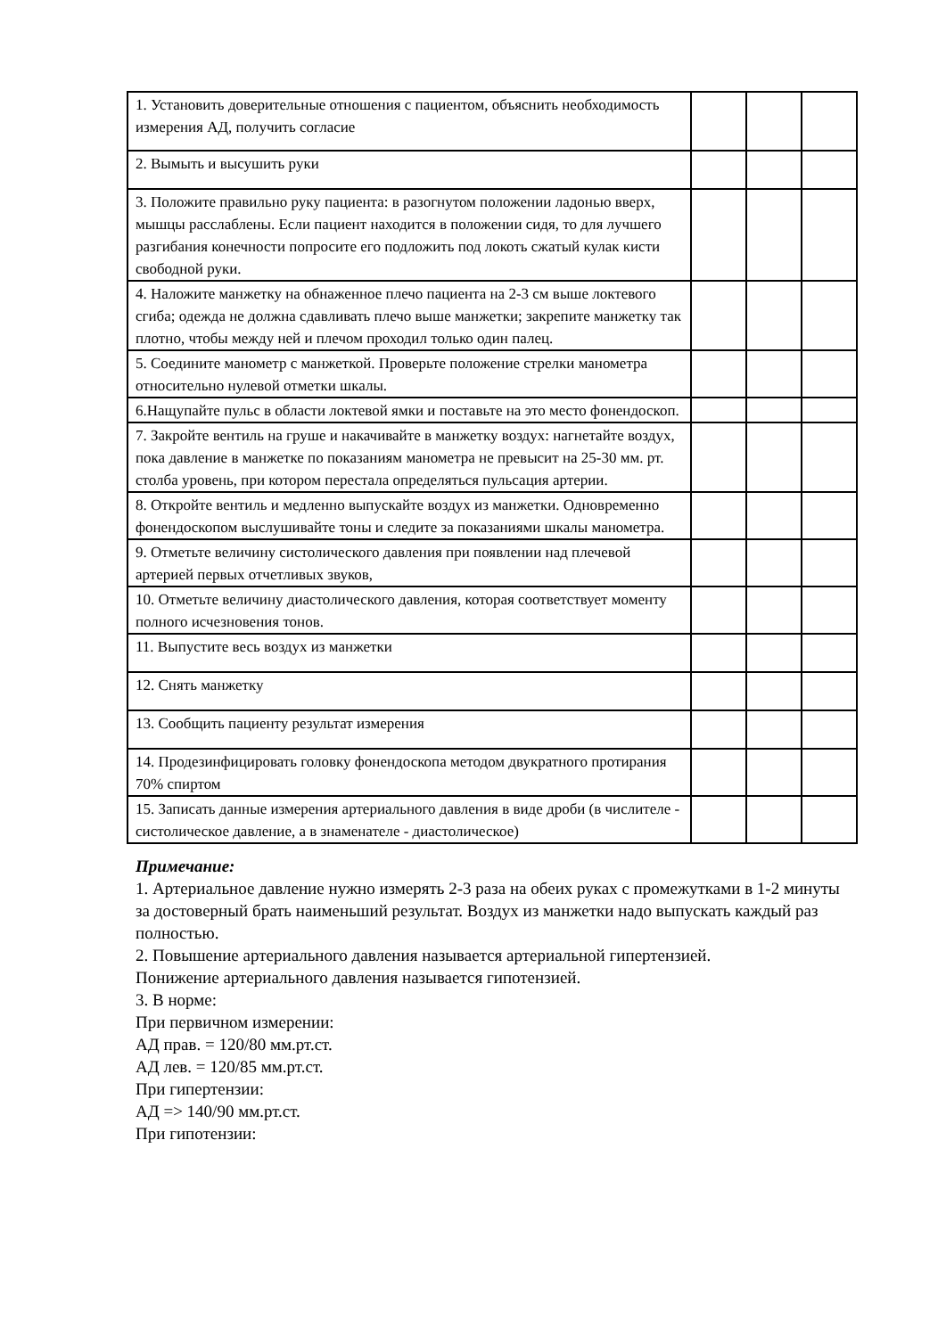| 1. Установить доверительные отношения с пациентом, объяснить необходимость измерения АД, получить согласие | | | |
| 2. Вымыть и высушить руки | | | |
| 3. Положите правильно руку пациента: в разогнутом положении ладонью вверх, мышцы расслаблены. Если пациент находится в положении сидя, то для лучшего разгибания конечности попросите его подложить под локоть сжатый кулак кисти свободной руки. | | | |
| 4. Наложите манжетку на обнаженное плечо пациента на 2-3 см выше локтевого сгиба; одежда не должна сдавливать плечо выше манжетки; закрепите манжетку так плотно, чтобы между ней и плечом проходил только один палец. | | | |
| 5. Соедините манометр с манжеткой. Проверьте положение стрелки манометра относительно нулевой отметки шкалы. | | | |
| 6.Нащупайте пульс в области локтевой ямки и поставьте на это место фонендоскоп. | | | |
| 7. Закройте вентиль на груше и накачивайте в манжетку воздух: нагнетайте воздух, пока давление в манжетке по показаниям манометра не превысит на 25-30 мм. рт. столба уровень, при котором перестала определяться пульсация артерии. | | | |
| 8. Откройте вентиль и медленно выпускайте воздух из манжетки. Одновременно фонендоскопом выслушивайте тоны и следите за показаниями шкалы манометра. | | | |
| 9. Отметьте величину систолического давления при появлении над плечевой артерией первых отчетливых звуков, | | | |
| 10. Отметьте величину диастолического давления, которая соответствует моменту полного исчезновения тонов. | | | |
| 11. Выпустите весь воздух из манжетки | | | |
| 12. Снять манжетку | | | |
| 13. Сообщить пациенту результат измерения | | | |
| 14. Продезинфицировать головку фонендоскопа методом двукратного протирания 70% спиртом | | | |
| 15. Записать данные измерения артериального давления в виде дроби (в числителе - систолическое давление, а в знаменателе - диастолическое) | | | |
Примечание:
1. Артериальное давление нужно измерять 2-3 раза на обеих руках с промежутками в 1-2 минуты за достоверный брать наименьший результат. Воздух из манжетки надо выпускать каждый раз полностью.
2. Повышение артериального давления называется артериальной гипертензией.
Понижение артериального давления называется гипотензией.
3. В норме:
При первичном измерении:
АД прав. = 120/80 мм.рт.ст.
АД лев. = 120/85 мм.рт.ст.
При гипертензии:
АД => 140/90 мм.рт.ст.
При гипотензии: